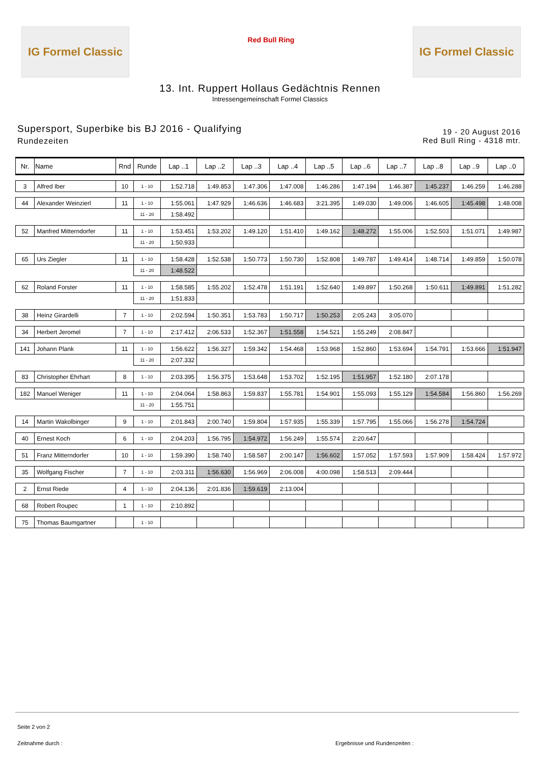IG Formel Classic
Red Bull Ring
IG Formel Classic
13. Int. Ruppert Hollaus Gedächtnis Rennen
Intressengemeinschaft Formel Classics
Supersport, Superbike bis BJ 2016 - Qualifying
Rundezeiten
19 - 20 August 2016
Red Bull Ring - 4318 mtr.
| Nr. | Name | Rnd | Runde | Lap ..1 | Lap ..2 | Lap ..3 | Lap ..4 | Lap ..5 | Lap ..6 | Lap ..7 | Lap ..8 | Lap ..9 | Lap ..0 |
| --- | --- | --- | --- | --- | --- | --- | --- | --- | --- | --- | --- | --- | --- |
| 3 | Alfred Iber | 10 | 1 - 10 | 1:52.718 | 1:49.853 | 1:47.306 | 1:47.008 | 1:46.286 | 1:47.194 | 1:46.387 | 1:45.237 | 1:46.259 | 1:46.288 |
| 44 | Alexander Weinzierl | 11 | 1 - 10 | 1:55.061 | 1:47.929 | 1:46.636 | 1:46.683 | 3:21.395 | 1:49.030 | 1:49.006 | 1:46.605 | 1:45.498 | 1:48.008 |
| | | | 11 - 20 | 1:58.492 | | | | | | | | | |
| 52 | Manfred Mitterndorfer | 11 | 1 - 10 | 1:53.451 | 1:53.202 | 1:49.120 | 1:51.410 | 1:49.162 | 1:48.272 | 1:55.006 | 1:52.503 | 1:51.071 | 1:49.987 |
| | | | 11 - 20 | 1:50.933 | | | | | | | | | |
| 65 | Urs Ziegler | 11 | 1 - 10 | 1:58.428 | 1:52.538 | 1:50.773 | 1:50.730 | 1:52.808 | 1:49.787 | 1:49.414 | 1:48.714 | 1:49.859 | 1:50.078 |
| | | | 11 - 20 | 1:48.522 | | | | | | | | | |
| 62 | Roland Forster | 11 | 1 - 10 | 1:58.585 | 1:55.202 | 1:52.478 | 1:51.191 | 1:52.640 | 1:49.897 | 1:50.268 | 1:50.611 | 1:49.891 | 1:51.282 |
| | | | 11 - 20 | 1:51.833 | | | | | | | | | |
| 38 | Heinz Girardelli | 7 | 1 - 10 | 2:02.594 | 1:50.351 | 1:53.783 | 1:50.717 | 1:50.253 | 2:05.243 | 3:05.070 | | | |
| 34 | Herbert Jeromel | 7 | 1 - 10 | 2:17.412 | 2:06.533 | 1:52.367 | 1:51.558 | 1:54.521 | 1:55.249 | 2:08.847 | | | |
| 141 | Johann Plank | 11 | 1 - 10 | 1:56.622 | 1:56.327 | 1:59.342 | 1:54.468 | 1:53.968 | 1:52.860 | 1:53.694 | 1:54.791 | 1:53.666 | 1:51.947 |
| | | | 11 - 20 | 2:07.332 | | | | | | | | | |
| 83 | Christopher Ehrhart | 8 | 1 - 10 | 2:03.395 | 1:56.375 | 1:53.648 | 1:53.702 | 1:52.195 | 1:51.957 | 1:52.180 | 2:07.178 | | |
| 182 | Manuel Weniger | 11 | 1 - 10 | 2:04.064 | 1:58.863 | 1:59.837 | 1:55.781 | 1:54.901 | 1:55.093 | 1:55.129 | 1:54.584 | 1:56.860 | 1:56.269 |
| | | | 11 - 20 | 1:55.751 | | | | | | | | | |
| 14 | Martin Wakolbinger | 9 | 1 - 10 | 2:01.843 | 2:00.740 | 1:59.804 | 1:57.935 | 1:55.339 | 1:57.795 | 1:55.066 | 1:56.278 | 1:54.724 | |
| 40 | Ernest Koch | 6 | 1 - 10 | 2:04.203 | 1:56.795 | 1:54.972 | 1:56.249 | 1:55.574 | 2:20.647 | | | | |
| 51 | Franz Mitterndorfer | 10 | 1 - 10 | 1:59.390 | 1:58.740 | 1:58.587 | 2:00.147 | 1:56.602 | 1:57.052 | 1:57.593 | 1:57.909 | 1:58.424 | 1:57.972 |
| 35 | Wolfgang Fischer | 7 | 1 - 10 | 2:03.311 | 1:56.630 | 1:56.969 | 2:06.008 | 4:00.098 | 1:58.513 | 2:09.444 | | | |
| 2 | Ernst Riede | 4 | 1 - 10 | 2:04.136 | 2:01.836 | 1:59.619 | 2:13.004 | | | | | | |
| 68 | Robert Roupec | 1 | 1 - 10 | 2:10.892 | | | | | | | | | |
| 75 | Thomas Baumgartner | | 1 - 10 | | | | | | | | | | |
Seite 2 von 2
Zeitnahme durch : Ergebnisse und Rundenzeiten :